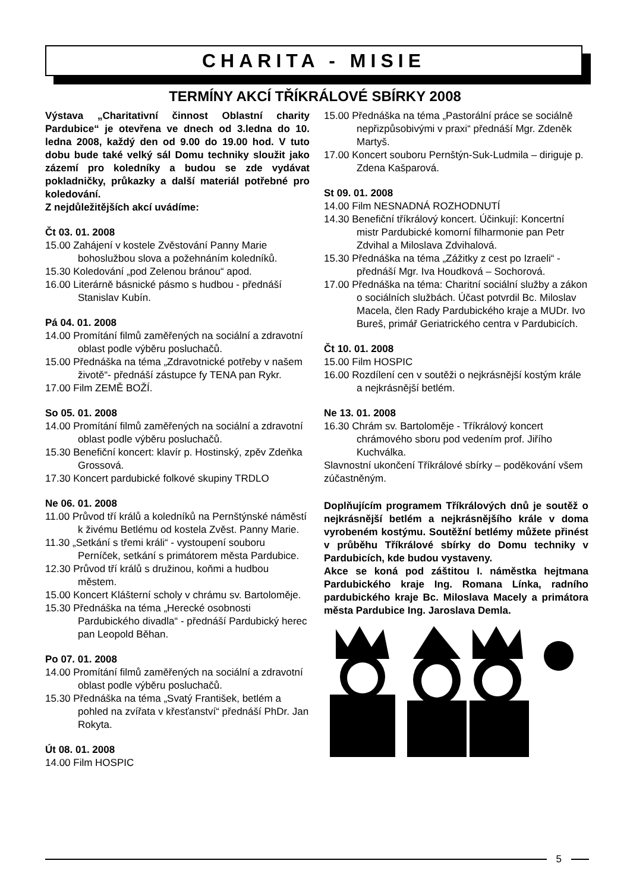CHARITA - MISIE
TERMÍNY AKCÍ TŘÍKRÁLOVÉ SBÍRKY 2008
Výstava „Charitativní činnost Oblastní charity Pardubice“ je otevřena ve dnech od 3.ledna do 10. ledna 2008, každý den od 9.00 do 19.00 hod. V tuto dobu bude také velký sál Domu techniky sloužit jako zázemí pro koledníky a budou se zde vydávat pokladničky, průkazky a další materiál potřebné pro koledování.
Z nejdůležitějších akcí uvádíme:
Čt 03. 01. 2008
15.00 Zahájení v kostele Zvěstování Panny Marie bohoslužbou slova a požehnáním koledníků.
15.30 Koledování „pod Zelenou bránou“ apod.
16.00 Literárně básnické pásmo s hudbou - přednáší Stanislav Kubín.
Pá 04. 01. 2008
14.00 Promítání filmů zaměřených na sociální a zdravotní oblast podle výběru posluchačů.
15.00 Přednáška na téma „Zdravotnické potřeby v našem životě“- přednáší zástupce fy TENA pan Rykr.
17.00 Film ZEMĚ BOŽÍ.
So 05. 01. 2008
14.00 Promítání filmů zaměřených na sociální a zdravotní oblast podle výběru posluchačů.
15.30 Benefiční koncert: klavír p. Hostinský, zpěv Zdeňka Grossová.
17.30 Koncert pardubické folkové skupiny TRDLO
Ne 06. 01. 2008
11.00 Průvod tří králů a koledníků na Pernštýnské náměstí k živému Betlému od kostela Zvěst. Panny Marie.
11.30 „Setkání s třemi králi“ - vystoupení souboru Perníček, setkání s primátorem města Pardubice.
12.30 Průvod tří králů s družinou, koňmi a hudbou městem.
15.00 Koncert Klášterní scholy v chrámu sv. Bartoloměje.
15.30 Přednáška na téma „Herecké osobnosti Pardubického divadla“ - přednáší Pardubický herec pan Leopold Běhan.
Po 07. 01. 2008
14.00 Promítání filmů zaměřených na sociální a zdravotní oblast podle výběru posluchačů.
15.30 Přednáška na téma „Svatý František, betlém a pohled na zvířata v křesťanství“ přednáší PhDr. Jan Rokyta.
Út 08. 01. 2008
14.00 Film HOSPIC
15.00 Přednáška na téma „Pastorální práce se sociálně nepřizpůsobivými v praxi“ přednáší Mgr. Zdeněk Martyš.
17.00 Koncert souboru Pernštýn-Suk-Ludmila – diriguje p. Zdena Kašparová.
St 09. 01. 2008
14.00 Film NESNADNÁ ROZHODNUTÍ
14.30 Benefiční tříkrálový koncert. Účinkují: Koncertní mistr Pardubické komorní filharmonie pan Petr Zdvihal a Miloslava Zdvihalová.
15.30 Přednáška na téma „Zážitky z cest po Izraeli“ - přednáší Mgr. Iva Houdková – Sochorová.
17.00 Přednáška na téma: Charitní sociální služby a zákon o sociálních službách. Účast potvrdil Bc. Miloslav Macela, člen Rady Pardubického kraje a MUDr. Ivo Bureš, primář Geriatrického centra v Pardubicích.
Čt 10. 01. 2008
15.00 Film HOSPIC
16.00 Rozdílení cen v soutěži o nejkrásnější kostým krále a nejkrásnější betlém.
Ne 13. 01. 2008
16.30 Chrám sv. Bartoloměje - Tříkrálový koncert chrámového sboru pod vedením prof. Jiřího Kuchválka.
Slavnostní ukončení Tříkrálové sbírky – poděkování všem zúčastněným.
Doplňujícím programem Tříkrálových dnů je soutěž o nejkrásnější betlém a nejkrásnějšího krále v doma vyrobeném kostýmu. Soutěžní betlémy můžete přinést v průběhu Tříkrálové sbírky do Domu techniky v Pardubicích, kde budou vystaveny.
Akce se koná pod záštitou I. náměstka hejtmana Pardubického kraje Ing. Romana Línka, radního pardubického kraje Bc. Miloslava Macely a primátora města Pardubice Ing. Jaroslava Demla.
5